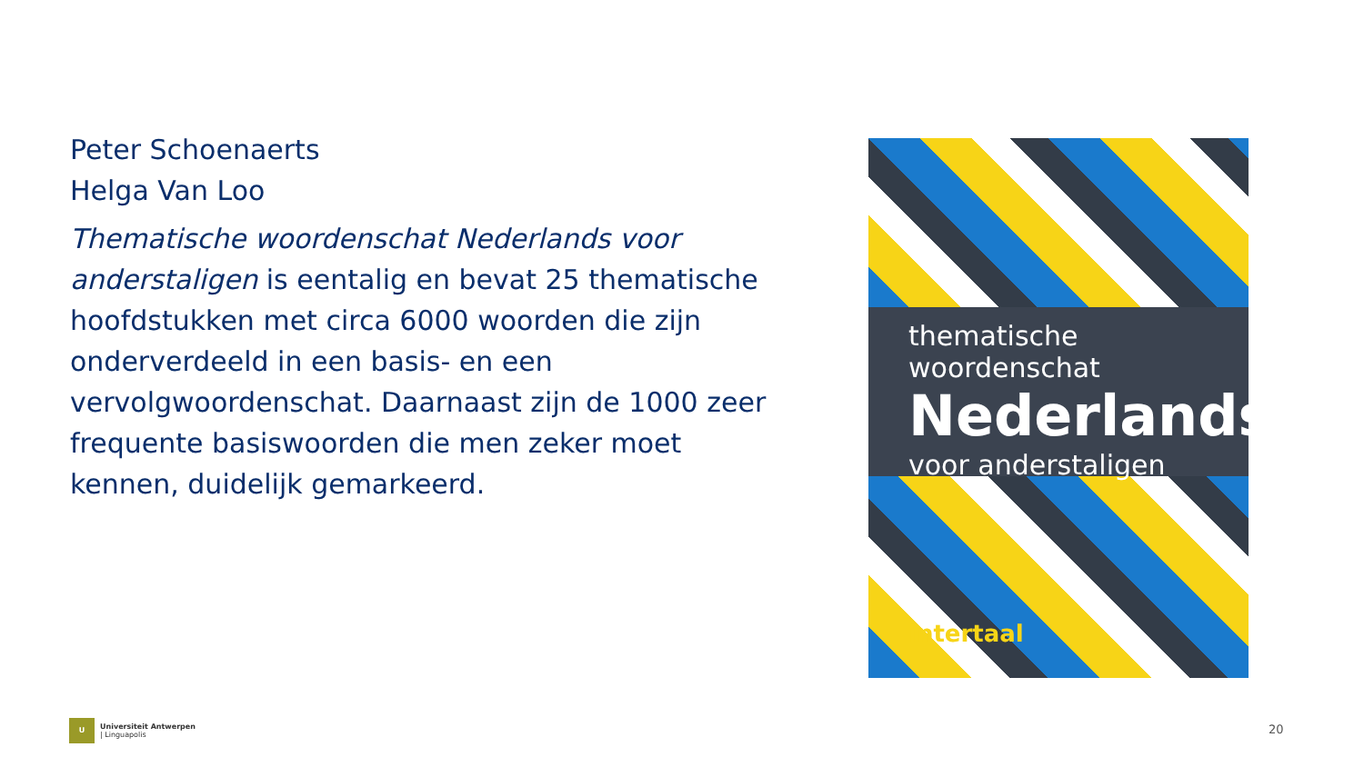Peter Schoenaerts
Helga Van Loo
Thematische woordenschat Nederlands voor anderstaligen is eentalig en bevat 25 thematische hoofdstukken met circa 6000 woorden die zijn onderverdeeld in een basis- en een vervolgwoordenschat. Daarnaast zijn de 1000 zeer frequente basiswoorden die men zeker moet kennen, duidelijk gemarkeerd.
thematische woordenschat
Nederlands
voor anderstaligen
intertaal
U
Universiteit Antwerpen
| Linguapolis
20